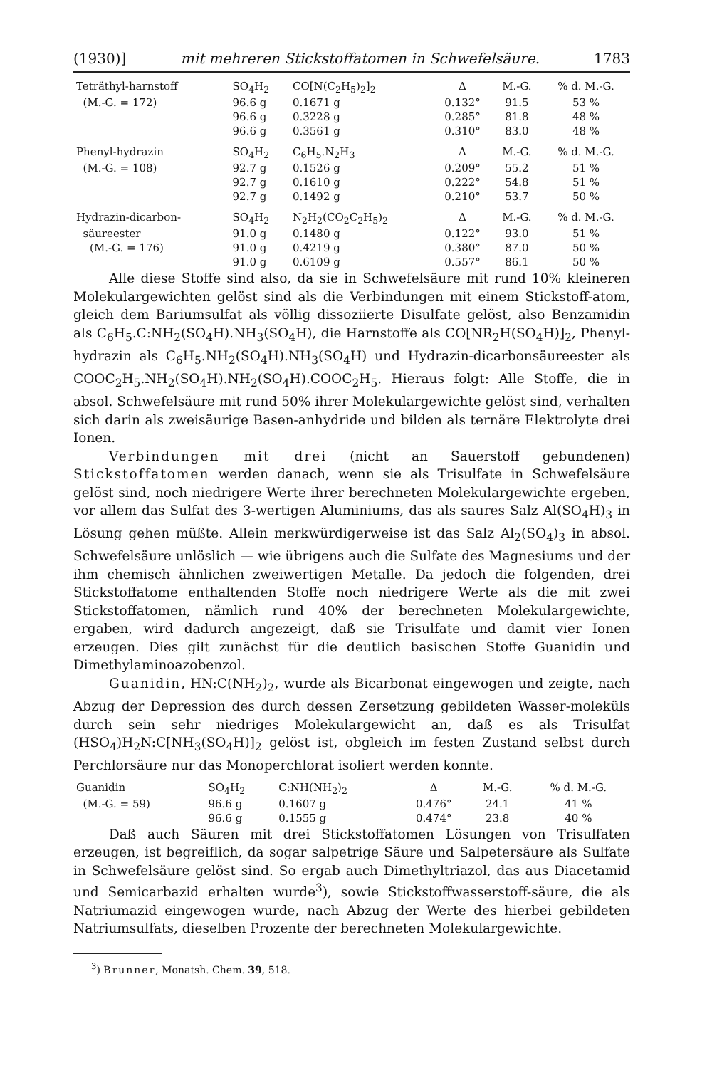(1930)] mit mehreren Stickstoffatomen in Schwefelsäure. 1783
| Teträthyl-harnstoff | SO<sub>4</sub>H<sub>2</sub> | CO[N(C<sub>2</sub>H<sub>5</sub>)<sub>2</sub>]<sub>2</sub> | Δ | M.-G. | % d. M.-G. |
| (M.-G. = 172) | 96.6 g | 0.1671 g | 0.132° | 91.5 | 53 % |
| | 96.6 g | 0.3228 g | 0.285° | 81.8 | 48 % |
| | 96.6 g | 0.3561 g | 0.310° | 83.0 | 48 % |
| Phenyl-hydrazin | SO<sub>4</sub>H<sub>2</sub> | C<sub>6</sub>H<sub>5</sub>.N<sub>2</sub>H<sub>3</sub> | Δ | M.-G. | % d. M.-G. |
| (M.-G. = 108) | 92.7 g | 0.1526 g | 0.209° | 55.2 | 51 % |
| | 92.7 g | 0.1610 g | 0.222° | 54.8 | 51 % |
| | 92.7 g | 0.1492 g | 0.210° | 53.7 | 50 % |
| Hydrazin-dicarbon- | SO<sub>4</sub>H<sub>2</sub> | N<sub>2</sub>H<sub>2</sub>(CO<sub>2</sub>C<sub>2</sub>H<sub>5</sub>)<sub>2</sub> | Δ | M.-G. | % d. M.-G. |
| säureester | 91.0 g | 0.1480 g | 0.122° | 93.0 | 51 % |
| (M.-G. = 176) | 91.0 g | 0.4219 g | 0.380° | 87.0 | 50 % |
| | 91.0 g | 0.6109 g | 0.557° | 86.1 | 50 % |
Alle diese Stoffe sind also, da sie in Schwefelsäure mit rund 10% kleineren Molekulargewichten gelöst sind als die Verbindungen mit einem Stickstoff-atom, gleich dem Bariumsulfat als völlig dissoziierte Disulfate gelöst, also Benzamidin als C<sub>6</sub>H<sub>5</sub>.C:NH<sub>2</sub>(SO<sub>4</sub>H).NH<sub>3</sub>(SO<sub>4</sub>H), die Harnstoffe als CO[NR<sub>2</sub>H(SO<sub>4</sub>H)]<sub>2</sub>, Phenyl-hydrazin als C<sub>6</sub>H<sub>5</sub>.NH<sub>2</sub>(SO<sub>4</sub>H).NH<sub>3</sub>(SO<sub>4</sub>H) und Hydrazin-dicarbonsäureester als COOC<sub>2</sub>H<sub>5</sub>.NH<sub>2</sub>(SO<sub>4</sub>H).NH<sub>2</sub>(SO<sub>4</sub>H).COOC<sub>2</sub>H<sub>5</sub>. Hieraus folgt: Alle Stoffe, die in absol. Schwefelsäure mit rund 50% ihrer Molekulargewichte gelöst sind, verhalten sich darin als zweisäurige Basen-anhydride und bilden als ternäre Elektrolyte drei Ionen.
Verbindungen mit drei (nicht an Sauerstoff gebundenen) Stickstoffatomen werden danach, wenn sie als Trisulfate in Schwefelsäure gelöst sind, noch niedrigere Werte ihrer berechneten Molekulargewichte ergeben, vor allem das Sulfat des 3-wertigen Aluminiums, das als saures Salz Al(SO<sub>4</sub>H)<sub>3</sub> in Lösung gehen müßte. Allein merkwürdigerweise ist das Salz Al<sub>2</sub>(SO<sub>4</sub>)<sub>3</sub> in absol. Schwefelsäure unlöslich — wie übrigens auch die Sulfate des Magnesiums und der ihm chemisch ähnlichen zweiwertigen Metalle. Da jedoch die folgenden, drei Stickstoffatome enthaltenden Stoffe noch niedrigere Werte als die mit zwei Stickstoffatomen, nämlich rund 40% der berechneten Molekulargewichte, ergaben, wird dadurch angezeigt, daß sie Trisulfate und damit vier Ionen erzeugen. Dies gilt zunächst für die deutlich basischen Stoffe Guanidin und Dimethylaminoazobenzol.
Guanidin, HN:C(NH<sub>2</sub>)<sub>2</sub>, wurde als Bicarbonat eingewogen und zeigte, nach Abzug der Depression des durch dessen Zersetzung gebildeten Wasser-moleküls durch sein sehr niedriges Molekulargewicht an, daß es als Trisulfat (HSO<sub>4</sub>)H<sub>2</sub>N:C[NH<sub>3</sub>(SO<sub>4</sub>H)]<sub>2</sub> gelöst ist, obgleich im festen Zustand selbst durch Perchlorsäure nur das Monoperchlorat isoliert werden konnte.
| Guanidin | SO<sub>4</sub>H<sub>2</sub> | C:NH(NH<sub>2</sub>)<sub>2</sub> | Δ | M.-G. | % d. M.-G. |
| (M.-G. = 59) | 96.6 g | 0.1607 g | 0.476° | 24.1 | 41 % |
| | 96.6 g | 0.1555 g | 0.474° | 23.8 | 40 % |
Daß auch Säuren mit drei Stickstoffatomen Lösungen von Trisulfaten erzeugen, ist begreiflich, da sogar salpetrige Säure und Salpetersäure als Sulfate in Schwefelsäure gelöst sind. So ergab auch Dimethyltriazol, das aus Diacetamid und Semicarbazid erhalten wurde<sup>3</sup>), sowie Stickstoffwasserstoff-säure, die als Natriumazid eingewogen wurde, nach Abzug der Werte des hierbei gebildeten Natriumsulfats, dieselben Prozente der berechneten Molekulargewichte.
<sup>3</sup>) Brunner, Monatsh. Chem. 39, 518.